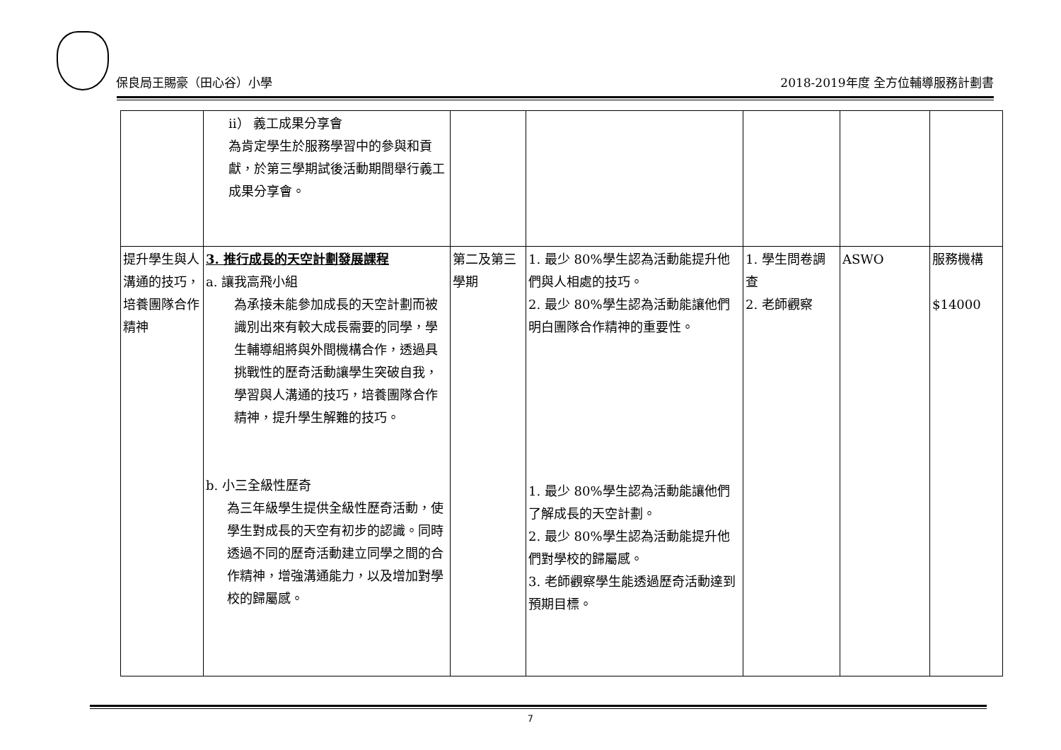保良局王賜豪（田心谷）小學
2018-2019年度 全方位輔導服務計劃書
| | ii） 義工成果分享會 為肯定學生於服務學習中的參與和貢獻，於第三學期試後活動期間舉行義工成果分享會。 | | | | | |
| 提升學生與人溝通的技巧，培養團隊合作精神 | 3. 推行成長的天空計劃發展課程 a. 讓我高飛小組 為承接未能參加成長的天空計劃而被識別出來有較大成長需要的同學，學生輔導組將與外間機構合作，透過具挑戰性的歷奇活動讓學生突破自我，學習與人溝通的技巧，培養團隊合作精神，提升學生解難的技巧。 b. 小三全級性歷奇 為三年級學生提供全級性歷奇活動，使學生對成長的天空有初步的認識。同時透過不同的歷奇活動建立同學之間的合作精神，增強溝通能力，以及增加對學校的歸屬感。 | 第二及第三學期 | 1. 最少 80%學生認為活動能提升他們與人相處的技巧。 2. 最少 80%學生認為活動能讓他們明白團隊合作精神的重要性。 1. 最少 80%學生認為活動能讓他們了解成長的天空計劃。 2. 最少 80%學生認為活動能提升他們對學校的歸屬感。 3. 老師觀察學生能透過歷奇活動達到預期目標。 | 1. 學生問卷調查 2. 老師觀察 | ASWO | 服務機構 $14000 |
7